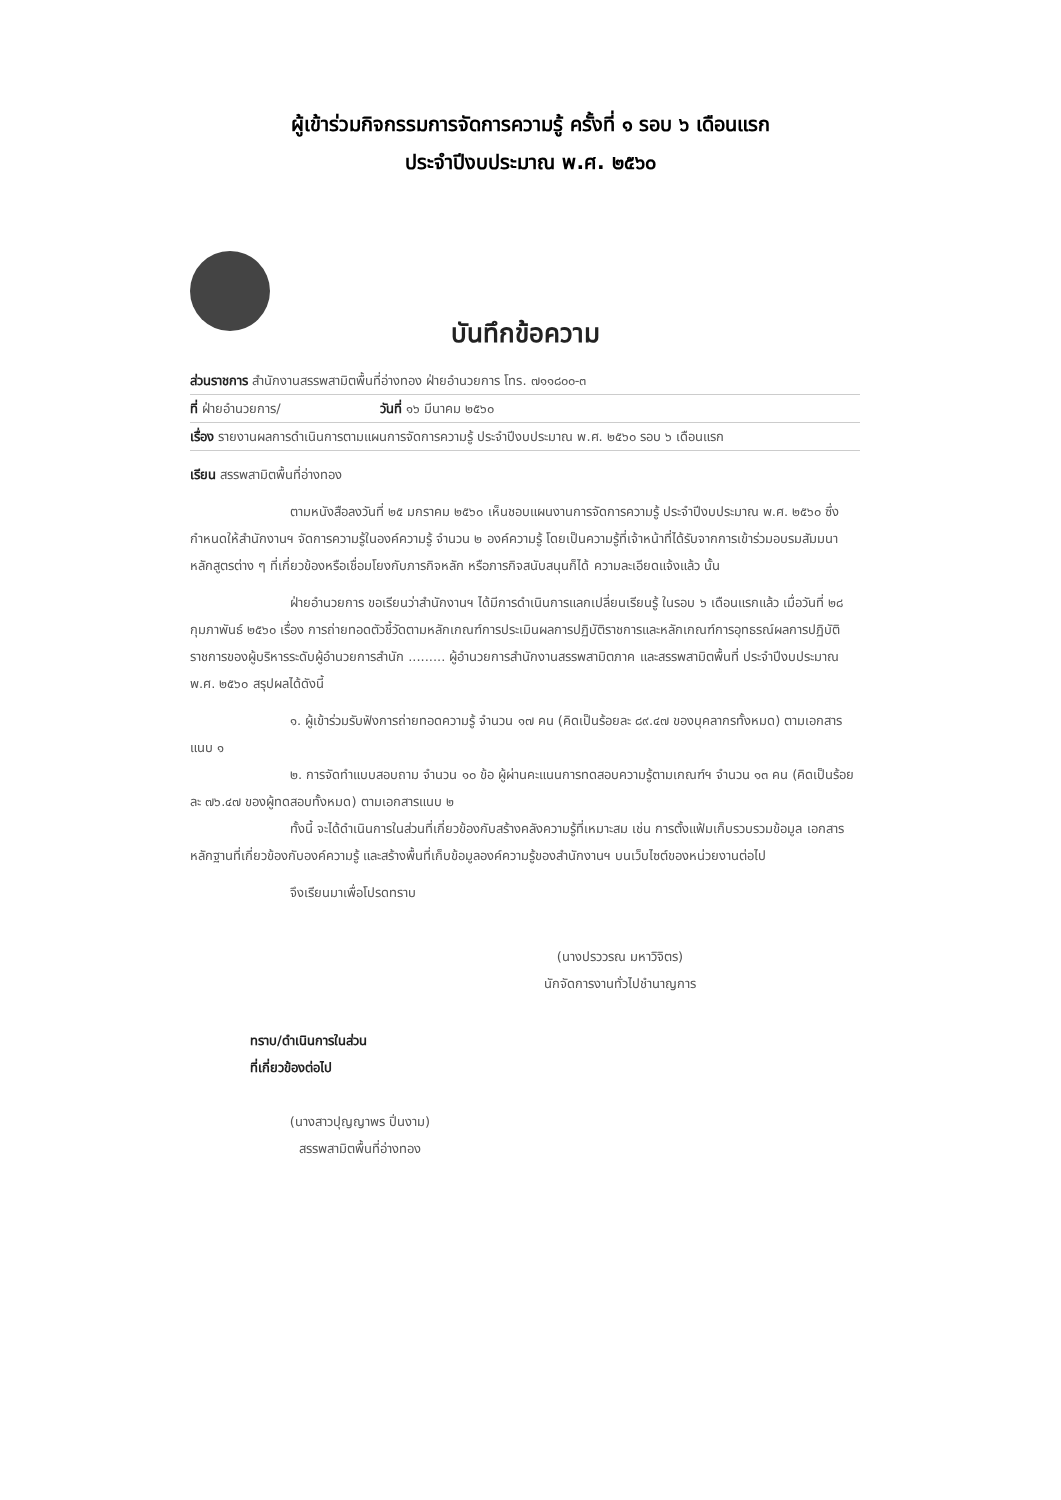ผู้เข้าร่วมกิจกรรมการจัดการความรู้ ครั้งที่ ๑ รอบ ๖ เดือนแรก
ประจำปีงบประมาณ พ.ศ. ๒๕๖๐
บันทึกข้อความ
ส่วนราชการ สำนักงานสรรพสามิตพื้นที่อ่างทอง ฝ่ายอำนวยการ โทร. ๗๑๑๘๐๐-๓
ที่ ฝ่ายอำนวยการ/ วันที่ ๑๖ มีนาคม ๒๕๖๐
เรื่อง รายงานผลการดำเนินการตามแผนการจัดการความรู้ ประจำปีงบประมาณ พ.ศ. ๒๕๖๐ รอบ ๖ เดือนแรก
เรียน สรรพสามิตพื้นที่อ่างทอง
ตามหนังสือลงวันที่ ๒๕ มกราคม ๒๕๖๐ เห็นชอบแผนงานการจัดการความรู้ ประจำปีงบประมาณ พ.ศ. ๒๕๖๐ ซึ่งกำหนดให้สำนักงานฯ จัดการความรู้ในองค์ความรู้ จำนวน ๒ องค์ความรู้ โดยเป็นความรู้ที่เจ้าหน้าที่ได้รับจากการเข้าร่วมอบรมสัมมนาหลักสูตรต่าง ๆ ที่เกี่ยวข้องหรือเชื่อมโยงกับภารกิจหลัก หรือภารกิจสนับสนุนก็ได้ ความละเอียดแจ้งแล้ว นั้น
ฝ่ายอำนวยการ ขอเรียนว่าสำนักงานฯ ได้มีการดำเนินการแลกเปลี่ยนเรียนรู้ ในรอบ ๖ เดือนแรกแล้ว เมื่อวันที่ ๒๘ กุมภาพันธ์ ๒๕๖๐ เรื่อง การถ่ายทอดตัวชี้วัดตามหลักเกณฑ์การประเมินผลการปฏิบัติราชการและหลักเกณฑ์การอุทธรณ์ผลการปฏิบัติราชการของผู้บริหารระดับผู้อำนวยการสำนัก ......... ผู้อำนวยการสำนักงานสรรพสามิตภาค และสรรพสามิตพื้นที่ ประจำปีงบประมาณ พ.ศ. ๒๕๖๐ สรุปผลได้ดังนี้
๑. ผู้เข้าร่วมรับฟังการถ่ายทอดความรู้ จำนวน ๑๗ คน (คิดเป็นร้อยละ ๘๙.๔๗ ของบุคลากรทั้งหมด) ตามเอกสารแนบ ๑
๒. การจัดทำแบบสอบถาม จำนวน ๑๐ ข้อ ผู้ผ่านคะแนนการทดสอบความรู้ตามเกณฑ์ฯ จำนวน ๑๓ คน (คิดเป็นร้อยละ ๗๖.๔๗ ของผู้ทดสอบทั้งหมด) ตามเอกสารแนบ ๒
ทั้งนี้ จะได้ดำเนินการในส่วนที่เกี่ยวข้องกับสร้างคลังความรู้ที่เหมาะสม เช่น การตั้งแฟ้มเก็บรวบรวมข้อมูล เอกสาร หลักฐานที่เกี่ยวข้องกับองค์ความรู้ และสร้างพื้นที่เก็บข้อมูลองค์ความรู้ของสำนักงานฯ บนเว็บไซต์ของหน่วยงานต่อไป
จึงเรียนมาเพื่อโปรดทราบ
(นางปรววรณ มหาวิจิตร)
นักจัดการงานทั่วไปชำนาญการ
ทราบ/ดำเนินการในส่วน
ที่เกี่ยวข้องต่อไป
(นางสาวปุญญาพร ปิ่นงาม)
สรรพสามิตพื้นที่อ่างทอง